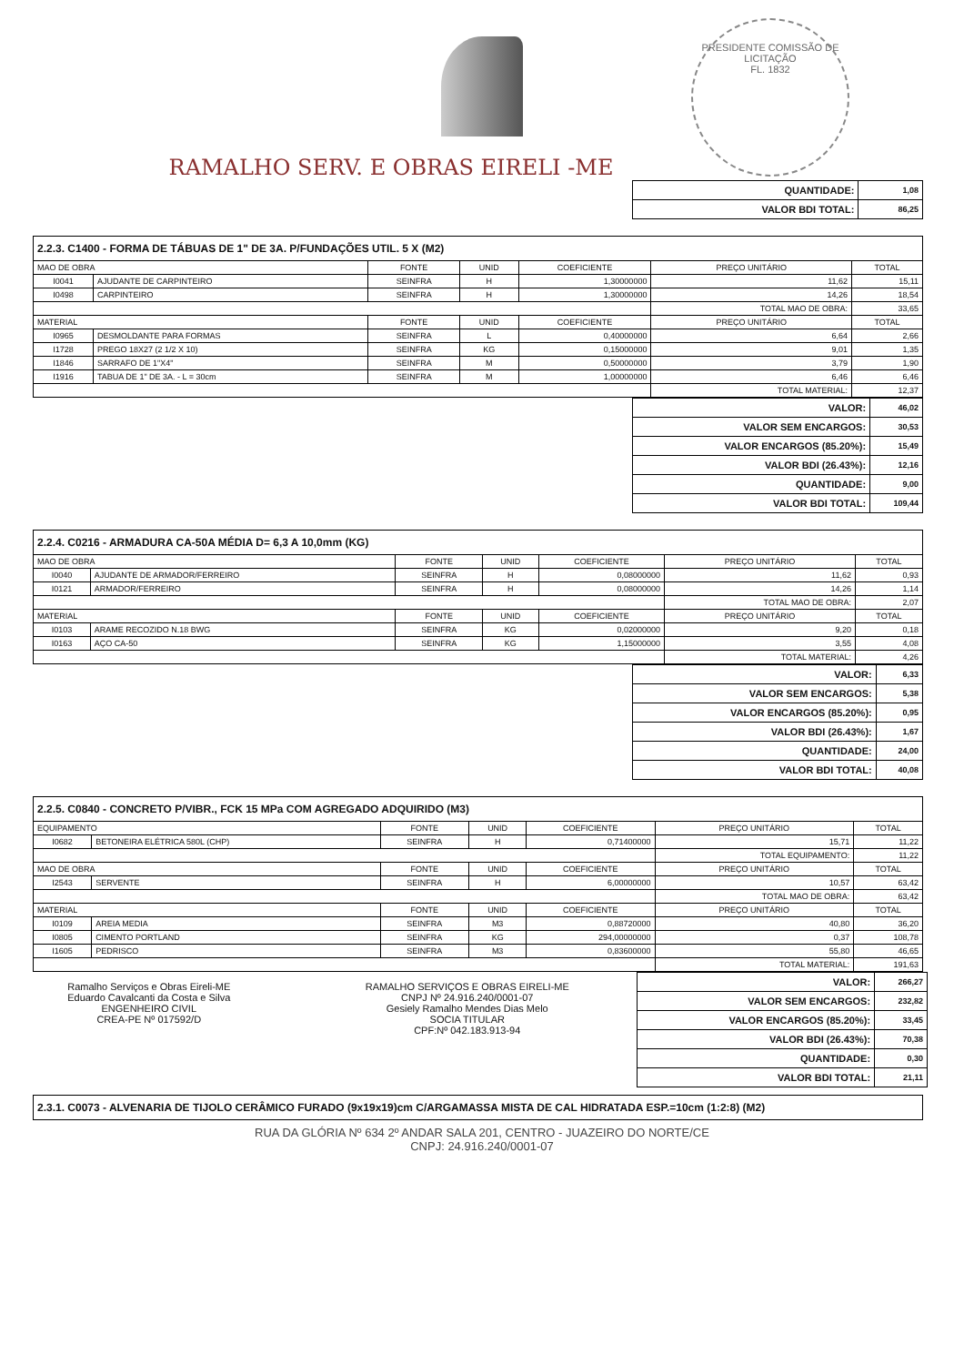PRESIDENTE COMISSÃO DE LICITAÇÃO
FL. 1832
RAMALHO SERV. E OBRAS EIRELI -ME
| QUANTIDADE: | 1,08 |
| VALOR BDI TOTAL: | 86,25 |
| 2.2.3. C1400 - FORMA DE TÁBUAS DE 1" DE 3A. P/FUNDAÇÕES UTIL. 5 X (M2) | | | | | | |
| MAO DE OBRA | | FONTE | UNID | COEFICIENTE | PREÇO UNITÁRIO | TOTAL |
| I0041 | AJUDANTE DE CARPINTEIRO | SEINFRA | H | 1,30000000 | 11,62 | 15,11 |
| I0498 | CARPINTEIRO | SEINFRA | H | 1,30000000 | 14,26 | 18,54 |
| | | | | | TOTAL MAO DE OBRA: | 33,65 |
| MATERIAL | | FONTE | UNID | COEFICIENTE | PREÇO UNITÁRIO | TOTAL |
| I0965 | DESMOLDANTE PARA FORMAS | SEINFRA | L | 0,40000000 | 6,64 | 2,66 |
| I1728 | PREGO 18X27 (2 1/2 X 10) | SEINFRA | KG | 0,15000000 | 9,01 | 1,35 |
| I1846 | SARRAFO DE 1"X4" | SEINFRA | M | 0,50000000 | 3,79 | 1,90 |
| I1916 | TABUA DE 1" DE 3A. - L = 30cm | SEINFRA | M | 1,00000000 | 6,46 | 6,46 |
| | | | | | TOTAL MATERIAL: | 12,37 |
| VALOR: | 46,02 |
| VALOR SEM ENCARGOS: | 30,53 |
| VALOR ENCARGOS (85.20%): | 15,49 |
| VALOR BDI (26.43%): | 12,16 |
| QUANTIDADE: | 9,00 |
| VALOR BDI TOTAL: | 109,44 |
| 2.2.4. C0216 - ARMADURA CA-50A MÉDIA D= 6,3 A 10,0mm (KG) | | | | | | |
| MAO DE OBRA | | FONTE | UNID | COEFICIENTE | PREÇO UNITÁRIO | TOTAL |
| I0040 | AJUDANTE DE ARMADOR/FERREIRO | SEINFRA | H | 0,08000000 | 11,62 | 0,93 |
| I0121 | ARMADOR/FERREIRO | SEINFRA | H | 0,08000000 | 14,26 | 1,14 |
| | | | | | TOTAL MAO DE OBRA: | 2,07 |
| MATERIAL | | FONTE | UNID | COEFICIENTE | PREÇO UNITÁRIO | TOTAL |
| I0103 | ARAME RECOZIDO N.18 BWG | SEINFRA | KG | 0,02000000 | 9,20 | 0,18 |
| I0163 | AÇO CA-50 | SEINFRA | KG | 1,15000000 | 3,55 | 4,08 |
| | | | | | TOTAL MATERIAL: | 4,26 |
| VALOR: | 6,33 |
| VALOR SEM ENCARGOS: | 5,38 |
| VALOR ENCARGOS (85.20%): | 0,95 |
| VALOR BDI (26.43%): | 1,67 |
| QUANTIDADE: | 24,00 |
| VALOR BDI TOTAL: | 40,08 |
| 2.2.5. C0840 - CONCRETO P/VIBR., FCK 15 MPa COM AGREGADO ADQUIRIDO (M3) | | | | | | |
| EQUIPAMENTO | | FONTE | UNID | COEFICIENTE | PREÇO UNITÁRIO | TOTAL |
| I0682 | BETONEIRA ELÉTRICA 580L (CHP) | SEINFRA | H | 0,71400000 | 15,71 | 11,22 |
| | | | | | TOTAL EQUIPAMENTO: | 11,22 |
| MAO DE OBRA | | FONTE | UNID | COEFICIENTE | PREÇO UNITÁRIO | TOTAL |
| I2543 | SERVENTE | SEINFRA | H | 6,00000000 | 10,57 | 63,42 |
| | | | | | TOTAL MAO DE OBRA: | 63,42 |
| MATERIAL | | FONTE | UNID | COEFICIENTE | PREÇO UNITÁRIO | TOTAL |
| I0109 | AREIA MEDIA | SEINFRA | M3 | 0,88720000 | 40,80 | 36,20 |
| I0805 | CIMENTO PORTLAND | SEINFRA | KG | 294,00000000 | 0,37 | 108,78 |
| I1605 | PEDRISCO | SEINFRA | M3 | 0,83600000 | 55,80 | 46,65 |
| | | | | | TOTAL MATERIAL: | 191,63 |
Ramalho Serviços e Obras Eireli-ME
Eduardo Cavalcanti da Costa e Silva
ENGENHEIRO CIVIL
CREA-PE Nº 017592/D
RAMALHO SERVIÇOS E OBRAS EIRELI-ME
CNPJ Nº 24.916.240/0001-07
Gesiely Ramalho Mendes Dias Melo
SOCIA TITULAR
CPF:Nº 042.183.913-94
| VALOR: | 266,27 |
| VALOR SEM ENCARGOS: | 232,82 |
| VALOR ENCARGOS (85.20%): | 33,45 |
| VALOR BDI (26.43%): | 70,38 |
| QUANTIDADE: | 0,30 |
| VALOR BDI TOTAL: | 21,11 |
| 2.3.1. C0073 - ALVENARIA DE TIJOLO CERÂMICO FURADO (9x19x19)cm C/ARGAMASSA MISTA DE CAL HIDRATADA ESP.=10cm (1:2:8) (M2) |
RUA DA GLÓRIA Nº 634 2º ANDAR SALA 201, CENTRO - JUAZEIRO DO NORTE/CE
CNPJ: 24.916.240/0001-07